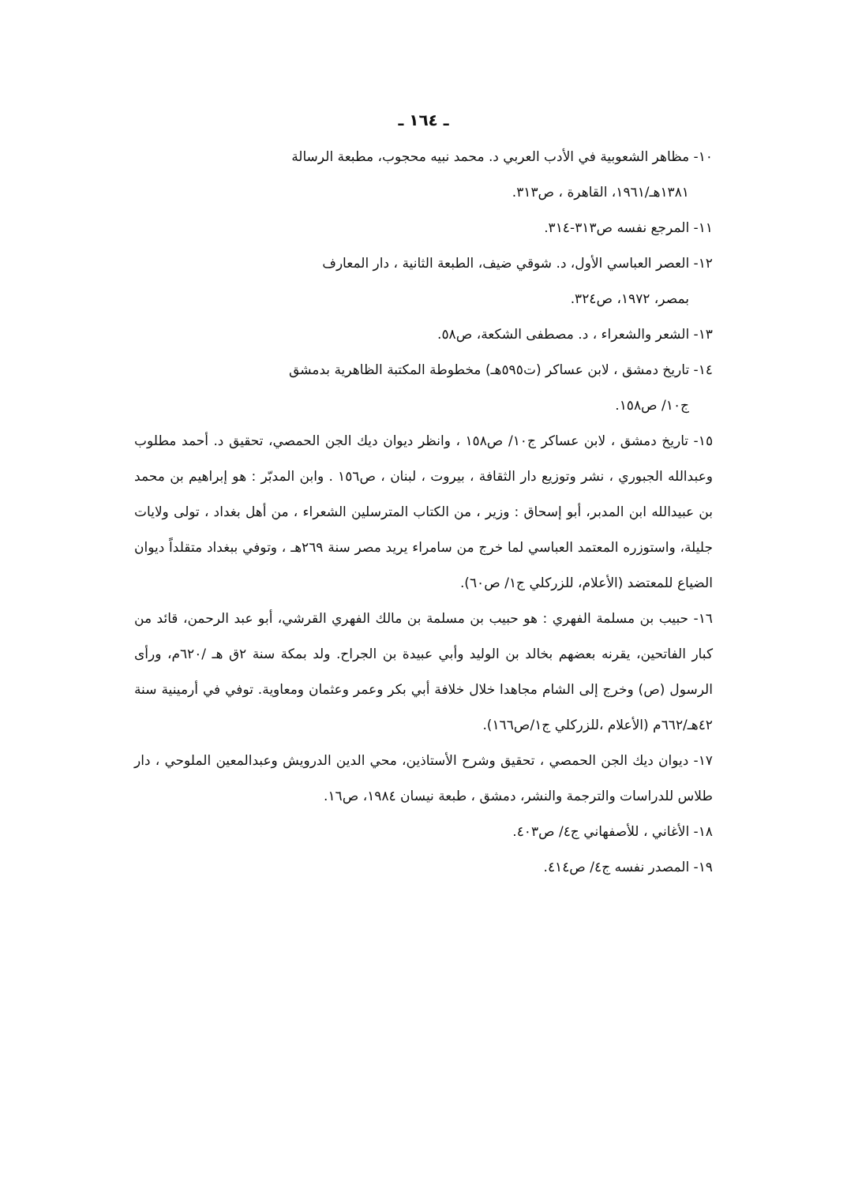ـ ١٦٤ ـ
١٠- مظاهر الشعوبية في الأدب العربي د. محمد نبيه محجوب، مطبعة الرسالة
١٣٨١هـ/١٩٦١، القاهرة ، ص٣١٣.
١١- المرجع نفسه ص٣١٣-٣١٤.
١٢- العصر العباسي الأول، د. شوقي ضيف، الطبعة الثانية ، دار المعارف
بمصر، ١٩٧٢، ص٣٢٤.
١٣- الشعر والشعراء ، د. مصطفى الشكعة، ص٥٨.
١٤- تاريخ دمشق ، لابن عساكر (ت٥٩٥هـ) مخطوطة المكتبة الظاهرية بدمشق
ج١٠/ ص١٥٨.
١٥- تاريخ دمشق ، لابن عساكر ج١٠/ ص١٥٨ ، وانظر ديوان ديك الجن الحمصي، تحقيق د. أحمد مطلوب وعبدالله الجبوري ، نشر وتوزيع دار الثقافة ، بيروت ، لبنان ، ص١٥٦ . وابن المدبّر : هو إبراهيم بن محمد بن عبيدالله ابن المدبر، أبو إسحاق : وزير ، من الكتاب المترسلين الشعراء ، من أهل بغداد ، تولى ولايات جليلة، واستوزره المعتمد العباسي لما خرج من سامراء يريد مصر سنة ٢٦٩هـ ، وتوفي ببغداد متقلداً ديوان الضياع للمعتضد (الأعلام، للزركلي ج١/ ص٦٠).
١٦- حبيب بن مسلمة الفهري : هو حبيب بن مسلمة بن مالك الفهري القرشي، أبو عبد الرحمن، قائد من كبار الفاتحين، يقرنه بعضهم بخالد بن الوليد وأبي عبيدة بن الجراح. ولد بمكة سنة ٢ق هـ /٦٢٠م، ورأى الرسول (ص) وخرج إلى الشام مجاهدا خلال خلافة أبي بكر وعمر وعثمان ومعاوية. توفي في أرمينية سنة ٤٢هـ/٦٦٢م (الأعلام ،للزركلي ج١/ص١٦٦).
١٧- ديوان ديك الجن الحمصي ، تحقيق وشرح الأستاذين، محي الدين الدرويش وعبدالمعين الملوحي ، دار طلاس للدراسات والترجمة والنشر، دمشق ، طبعة نيسان ١٩٨٤، ص١٦.
١٨- الأغاني ، للأصفهاني ج٤/ ص٤٠٣.
١٩- المصدر نفسه ج٤/ ص٤١٤.